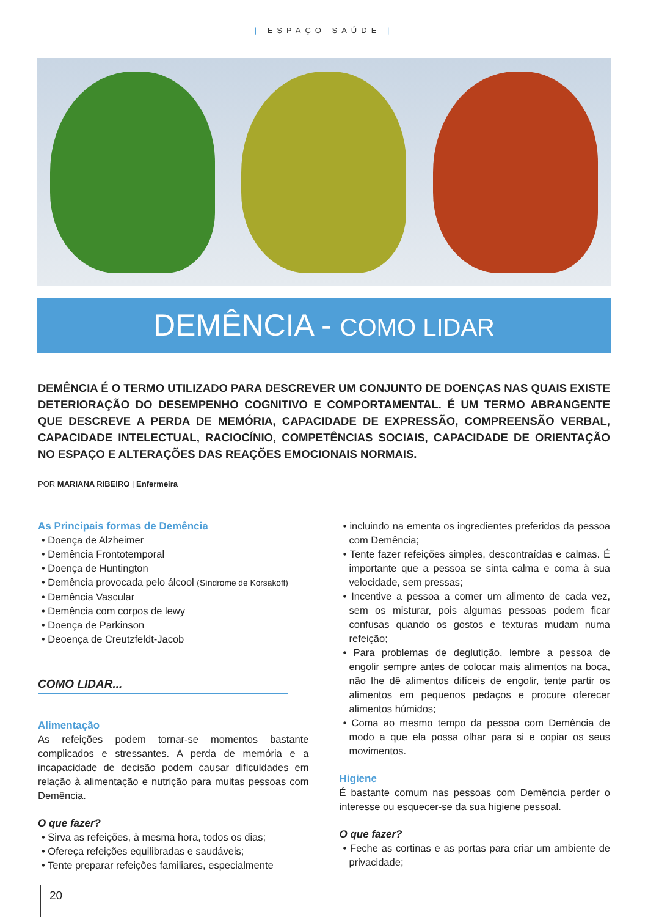| ESPAÇO SAÚDE |
DEMÊNCIA - COMO LIDAR
DEMÊNCIA É O TERMO UTILIZADO PARA DESCREVER UM CONJUNTO DE DOENÇAS NAS QUAIS EXISTE DETERIORAÇÃO DO DESEMPENHO COGNITIVO E COMPORTAMENTAL. É UM TERMO ABRANGENTE QUE DESCREVE A PERDA DE MEMÓRIA, CAPACIDADE DE EXPRESSÃO, COMPREENSÃO VERBAL, CAPACIDADE INTELECTUAL, RACIOCÍNIO, COMPETÊNCIAS SOCIAIS, CAPACIDADE DE ORIENTAÇÃO NO ESPAÇO E ALTERAÇÕES DAS REAÇÕES EMOCIONAIS NORMAIS.
POR MARIANA RIBEIRO | Enfermeira
As Principais formas de Demência
• Doença de Alzheimer
• Demência Frontotemporal
• Doença de Huntington
• Demência provocada pelo álcool (Síndrome de Korsakoff)
• Demência Vascular
• Demência com corpos de lewy
• Doença de Parkinson
• Deoença de Creutzfeldt-Jacob
COMO LIDAR...
Alimentação
As refeições podem tornar-se momentos bastante complicados e stressantes. A perda de memória e a incapacidade de decisão podem causar dificuldades em relação à alimentação e nutrição para muitas pessoas com Demência.
O que fazer?
• Sirva as refeições, à mesma hora, todos os dias;
• Ofereça refeições equilibradas e saudáveis;
• Tente preparar refeições familiares, especialmente
• incluindo na ementa os ingredientes preferidos da pessoa com Demência;
• Tente fazer refeições simples, descontraídas e calmas. É importante que a pessoa se sinta calma e coma à sua velocidade, sem pressas;
• Incentive a pessoa a comer um alimento de cada vez, sem os misturar, pois algumas pessoas podem ficar confusas quando os gostos e texturas mudam numa refeição;
• Para problemas de deglutição, lembre a pessoa de engolir sempre antes de colocar mais alimentos na boca, não lhe dê alimentos difíceis de engolir, tente partir os alimentos em pequenos pedaços e procure oferecer alimentos húmidos;
• Coma ao mesmo tempo da pessoa com Demência de modo a que ela possa olhar para si e copiar os seus movimentos.
Higiene
É bastante comum nas pessoas com Demência perder o interesse ou esquecer-se da sua higiene pessoal.
O que fazer?
• Feche as cortinas e as portas para criar um ambiente de privacidade;
20